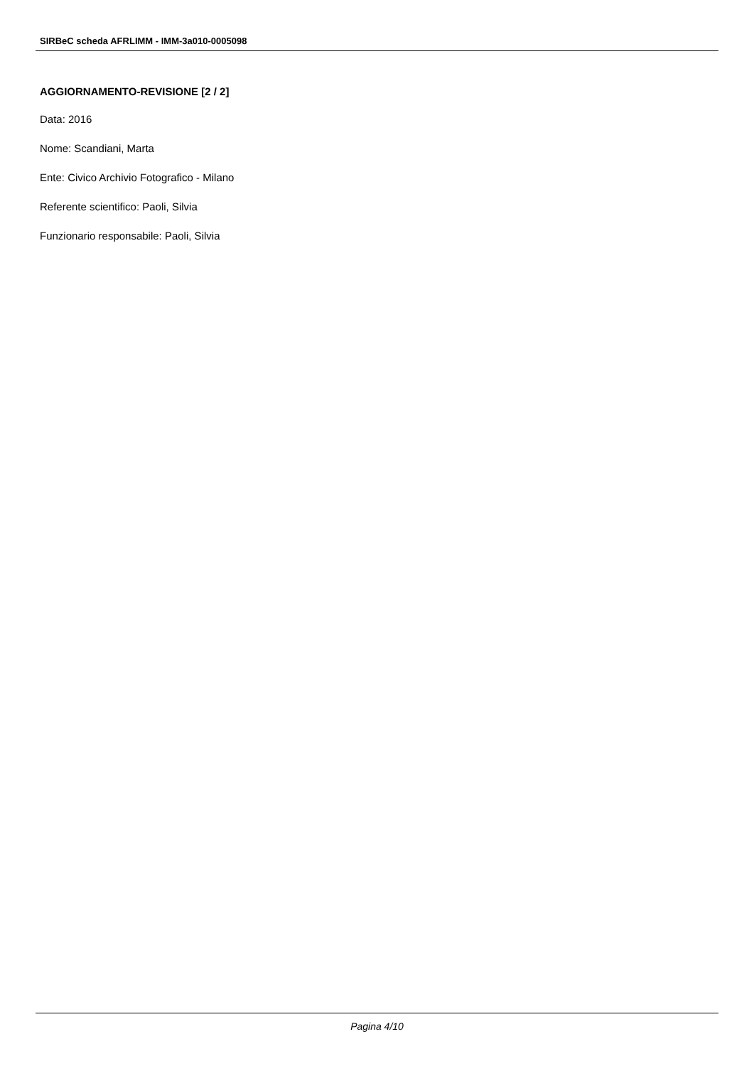SIRBeC scheda AFRLIMM - IMM-3a010-0005098
AGGIORNAMENTO-REVISIONE [2 / 2]
Data: 2016
Nome: Scandiani, Marta
Ente: Civico Archivio Fotografico - Milano
Referente scientifico: Paoli, Silvia
Funzionario responsabile: Paoli, Silvia
Pagina 4/10